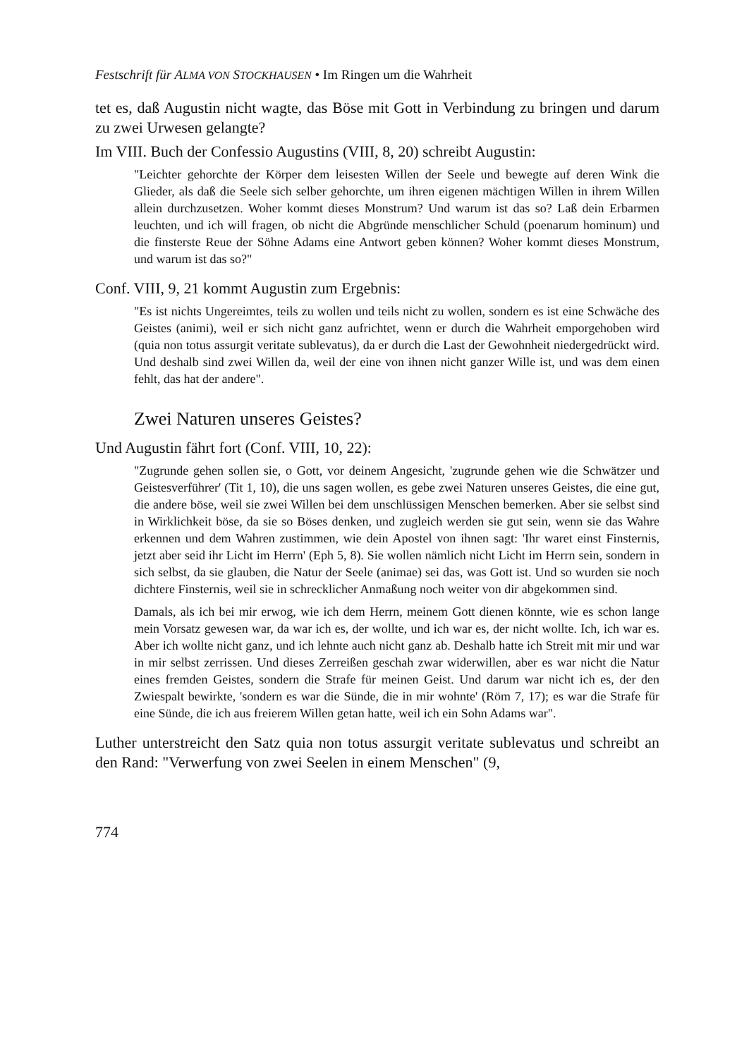Festschrift für ALMA VON STOCKHAUSEN • Im Ringen um die Wahrheit
tet es, daß Augustin nicht wagte, das Böse mit Gott in Verbindung zu bringen und darum zu zwei Urwesen gelangte?
Im VIII. Buch der Confessio Augustins (VIII, 8, 20) schreibt Augustin:
"Leichter gehorchte der Körper dem leisesten Willen der Seele und bewegte auf deren Wink die Glieder, als daß die Seele sich selber gehorchte, um ihren eigenen mächtigen Willen in ihrem Willen allein durchzusetzen. Woher kommt dieses Monstrum? Und warum ist das so? Laß dein Erbarmen leuchten, und ich will fragen, ob nicht die Abgründe menschlicher Schuld (poenarum hominum) und die finsterste Reue der Söhne Adams eine Antwort geben können? Woher kommt dieses Monstrum, und warum ist das so?"
Conf. VIII, 9, 21 kommt Augustin zum Ergebnis:
"Es ist nichts Ungereimtes, teils zu wollen und teils nicht zu wollen, sondern es ist eine Schwäche des Geistes (animi), weil er sich nicht ganz aufrichtet, wenn er durch die Wahrheit emporgehoben wird (quia non totus assurgit veritate sublevatus), da er durch die Last der Gewohnheit niedergedrückt wird. Und deshalb sind zwei Willen da, weil der eine von ihnen nicht ganzer Wille ist, und was dem einen fehlt, das hat der andere".
Zwei Naturen unseres Geistes?
Und Augustin fährt fort (Conf. VIII, 10, 22):
"Zugrunde gehen sollen sie, o Gott, vor deinem Angesicht, 'zugrunde gehen wie die Schwätzer und Geistesverführer' (Tit 1, 10), die uns sagen wollen, es gebe zwei Naturen unseres Geistes, die eine gut, die andere böse, weil sie zwei Willen bei dem unschlüssigen Menschen bemerken. Aber sie selbst sind in Wirklichkeit böse, da sie so Böses denken, und zugleich werden sie gut sein, wenn sie das Wahre erkennen und dem Wahren zustimmen, wie dein Apostel von ihnen sagt: 'Ihr waret einst Finsternis, jetzt aber seid ihr Licht im Herrn' (Eph 5, 8). Sie wollen nämlich nicht Licht im Herrn sein, sondern in sich selbst, da sie glauben, die Natur der Seele (animae) sei das, was Gott ist. Und so wurden sie noch dichtere Finsternis, weil sie in schrecklicher Anmaßung noch weiter von dir abgekommen sind.
Damals, als ich bei mir erwog, wie ich dem Herrn, meinem Gott dienen könnte, wie es schon lange mein Vorsatz gewesen war, da war ich es, der wollte, und ich war es, der nicht wollte. Ich, ich war es. Aber ich wollte nicht ganz, und ich lehnte auch nicht ganz ab. Deshalb hatte ich Streit mit mir und war in mir selbst zerrissen. Und dieses Zerreißen geschah zwar widerwillen, aber es war nicht die Natur eines fremden Geistes, sondern die Strafe für meinen Geist. Und darum war nicht ich es, der den Zwiespalt bewirkte, 'sondern es war die Sünde, die in mir wohnte' (Röm 7, 17); es war die Strafe für eine Sünde, die ich aus freierem Willen getan hatte, weil ich ein Sohn Adams war".
Luther unterstreicht den Satz quia non totus assurgit veritate sublevatus und schreibt an den Rand: "Verwerfung von zwei Seelen in einem Menschen" (9,
774